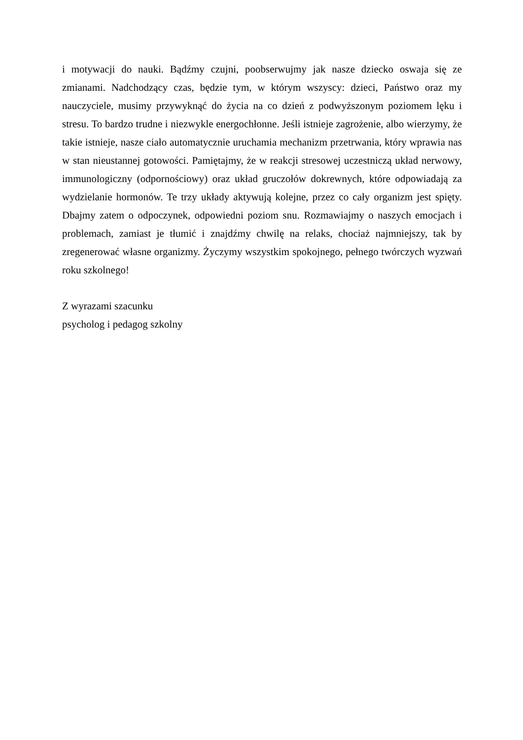i motywacji do nauki. Bądźmy czujni, poobserwujmy jak nasze dziecko oswaja się ze zmianami. Nadchodzący czas, będzie tym, w którym wszyscy: dzieci, Państwo oraz my nauczyciele, musimy przywyknąć do życia na co dzień z podwyższonym poziomem lęku i stresu. To bardzo trudne i niezwykle energochłonne. Jeśli istnieje zagrożenie, albo wierzymy, że takie istnieje, nasze ciało automatycznie uruchamia mechanizm przetrwania, który wprawia nas w stan nieustannej gotowości. Pamiętajmy, że w reakcji stresowej uczestniczą układ nerwowy, immunologiczny (odpornościowy) oraz układ gruczołów dokrewnych, które odpowiadają za wydzielanie hormonów. Te trzy układy aktywują kolejne, przez co cały organizm jest spięty. Dbajmy zatem o odpoczynek, odpowiedni poziom snu. Rozmawiajmy o naszych emocjach i problemach, zamiast je tłumić i znajdźmy chwilę na relaks, chociaż najmniejszy, tak by zregenerować własne organizmy. Życzymy wszystkim spokojnego, pełnego twórczych wyzwań roku szkolnego!
Z wyrazami szacunku
psycholog i pedagog szkolny